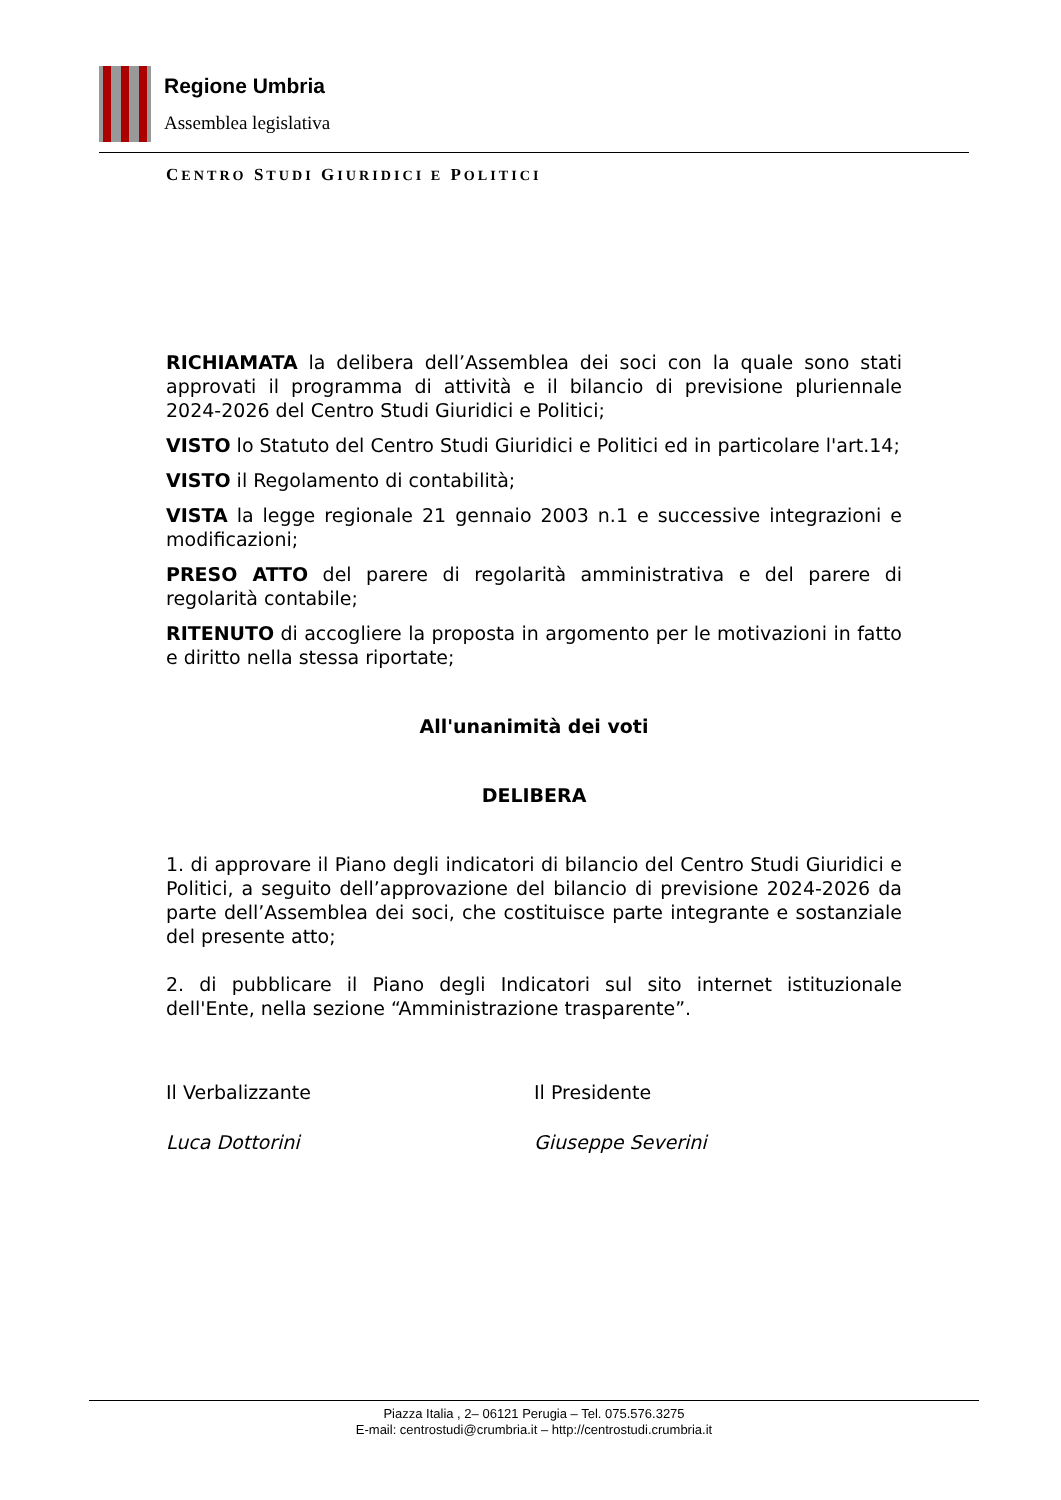Regione Umbria
Assemblea legislativa
CENTRO STUDI GIURIDICI E POLITICI
RICHIAMATA la delibera dell’Assemblea dei soci con la quale sono stati approvati il programma di attività e il bilancio di previsione pluriennale 2024-2026 del Centro Studi Giuridici e Politici;
VISTO lo Statuto del Centro Studi Giuridici e Politici ed in particolare l'art.14;
VISTO il Regolamento di contabilità;
VISTA la legge regionale 21 gennaio 2003 n.1 e successive integrazioni e modificazioni;
PRESO ATTO del parere di regolarità amministrativa e del parere di regolarità contabile;
RITENUTO di accogliere la proposta in argomento per le motivazioni in fatto e diritto nella stessa riportate;
All'unanimità dei voti
DELIBERA
1. di approvare il Piano degli indicatori di bilancio del Centro Studi Giuridici e Politici, a seguito dell’approvazione del bilancio di previsione 2024-2026 da parte dell’Assemblea dei soci, che costituisce parte integrante e sostanziale del presente atto;
2. di pubblicare il Piano degli Indicatori sul sito internet istituzionale dell'Ente, nella sezione “Amministrazione trasparente”.
Il Verbalizzante Il Presidente
Luca Dottorini Giuseppe Severini
Piazza Italia , 2– 06121 Perugia – Tel. 075.576.3275
E-mail: centrostudi@crumbria.it – http://centrostudi.crumbria.it